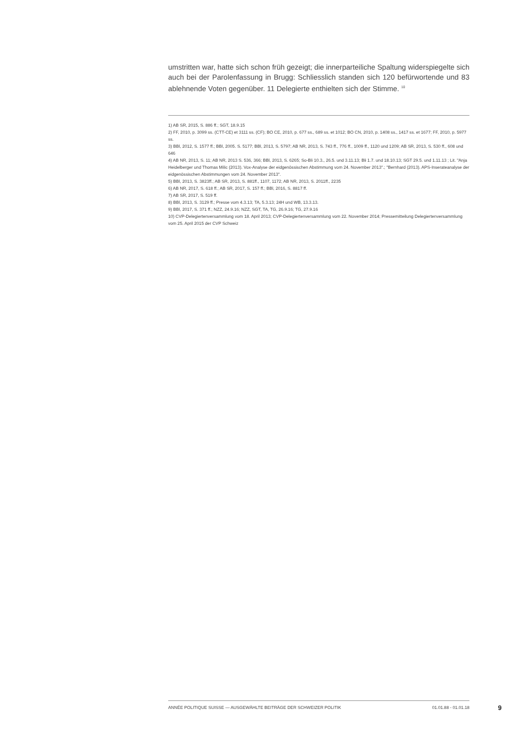umstritten war, hatte sich schon früh gezeigt; die innerparteiliche Spaltung widerspiegelte sich auch bei der Parolenfassung in Brugg: Schliesslich standen sich 120 befürwortende und 83 ablehnende Voten gegenüber. 11 Delegierte enthielten sich der Stimme. <sup>10</sup>
1) AB SR, 2015, S. 886 ff.; SGT, 18.9.15
2) FF, 2010, p. 3099 ss. (CTT-CE) et 3111 ss. (CF); BO CE, 2010, p. 677 ss., 689 ss. et 1012; BO CN, 2010, p. 1408 ss., 1417 ss. et 1677; FF, 2010, p. 5977 ss.
3) BBl, 2012, S. 1577 ff.; BBl, 2005. S. 5177; BBl, 2013, S. 5797; AB NR, 2013, S. 743 ff., 776 ff., 1009 ff., 1120 und 1209; AB SR, 2013, S. 530 ff., 608 und 646
4) AB NR, 2013, S. 11; AB NR, 2013 S. 536, 366; BBl, 2013, S. 6265; So-Bli 10.3., 26.5. und 3.11.13; Bli 1.7. und 18.10.13; SGT 29.5. und 1.11.13 ; Lit. "Anja Heidelberger und Thomas Milic (2013). Vox-Analyse der eidgenössischen Abstimmung vom 24. November 2013".; "Bernhard (2013). APS-Inserateanalyse der eidgenössischen Abstimmungen vom 24. November 2013".
5) BBl, 2013, S. 3823ff.; AB SR, 2013, S. 881ff., 1107, 1172; AB NR, 2013, S. 2011ff., 2235
6) AB NR, 2017, S. 618 ff.; AB SR, 2017, S. 157 ff.; BBl, 2016, S. 8817 ff.
7) AB SR, 2017, S. 519 ff.
8) BBl, 2013, S. 3129 ff.; Presse vom 4.3.13; TA, 5.3.13; 24H und WB, 13.3.13.
9) BBl, 2017, S. 371 ff.; NZZ, 24.9.16; NZZ, SGT, TA, TG, 26.9.16; TG, 27.9.16
10) CVP-Delegiertenversammlung vom 18. April 2013; CVP-Delegiertenversammlung vom 22. November 2014; Pressemitteilung Delegiertenversammlung vom 25. April 2015 der CVP Schweiz
ANNÉE POLITIQUE SUISSE — AUSGEWÄHLTE BEITRÄGE DER SCHWEIZER POLITIK 01.01.88 - 01.01.18
9